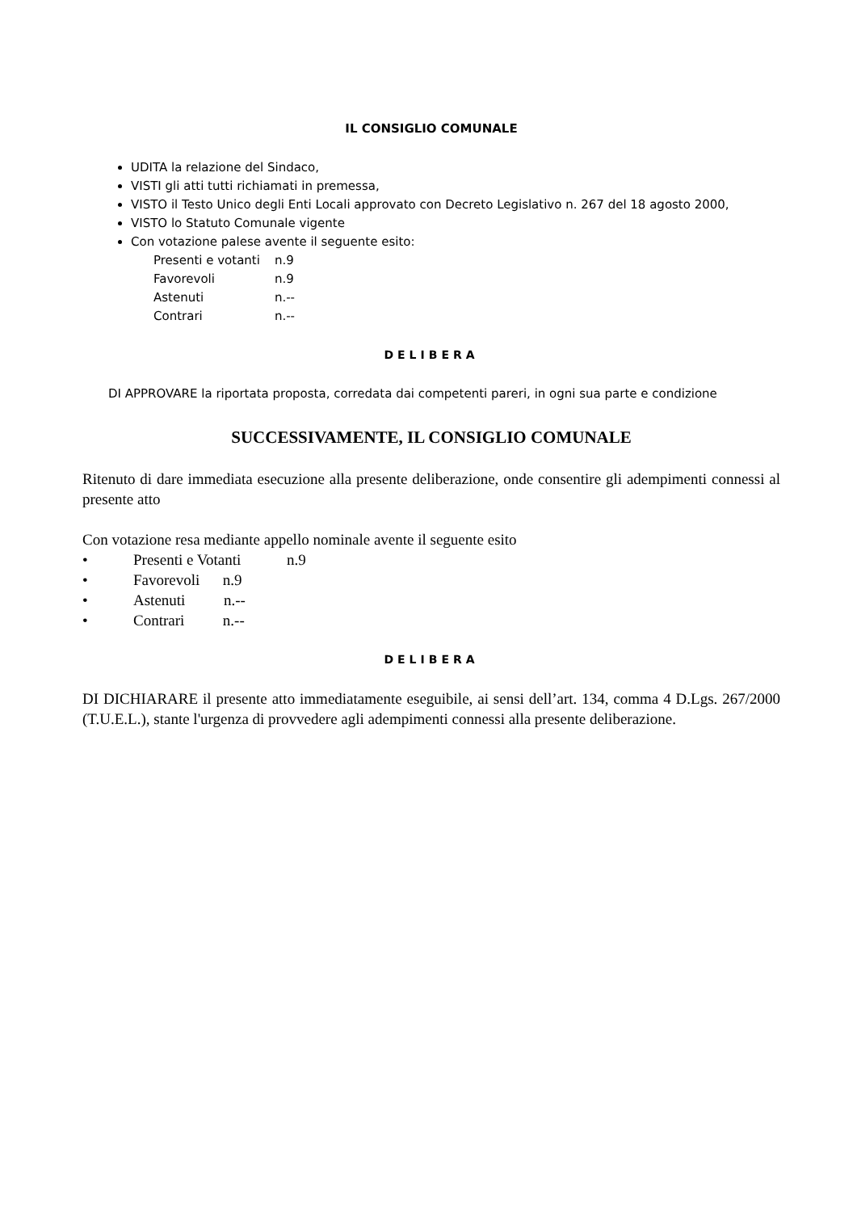IL CONSIGLIO COMUNALE
UDITA la relazione del Sindaco,
VISTI gli atti tutti richiamati in premessa,
VISTO il Testo Unico degli Enti Locali approvato con Decreto Legislativo n. 267 del 18 agosto 2000,
VISTO lo Statuto Comunale vigente
Con votazione palese avente il seguente esito:
| Presenti e votanti | n.9 |
| Favorevoli | n.9 |
| Astenuti | n.-- |
| Contrari | n.-- |
DELIBERA
DI APPROVARE la riportata proposta, corredata dai competenti pareri, in ogni sua parte e condizione
SUCCESSIVAMENTE, IL CONSIGLIO COMUNALE
Ritenuto di dare immediata esecuzione alla presente deliberazione, onde consentire gli adempimenti connessi al presente atto
Con votazione resa mediante appello nominale avente il seguente esito
| • | Presenti e Votanti | n.9 |
| • | Favorevoli n.9 | |
| • | Astenuti n.-- | |
| • | Contrari n.-- | |
DELIBERA
DI DICHIARARE il presente atto immediatamente eseguibile, ai sensi dell’art. 134, comma 4 D.Lgs. 267/2000 (T.U.E.L.), stante l'urgenza di provvedere agli adempimenti connessi alla presente deliberazione.